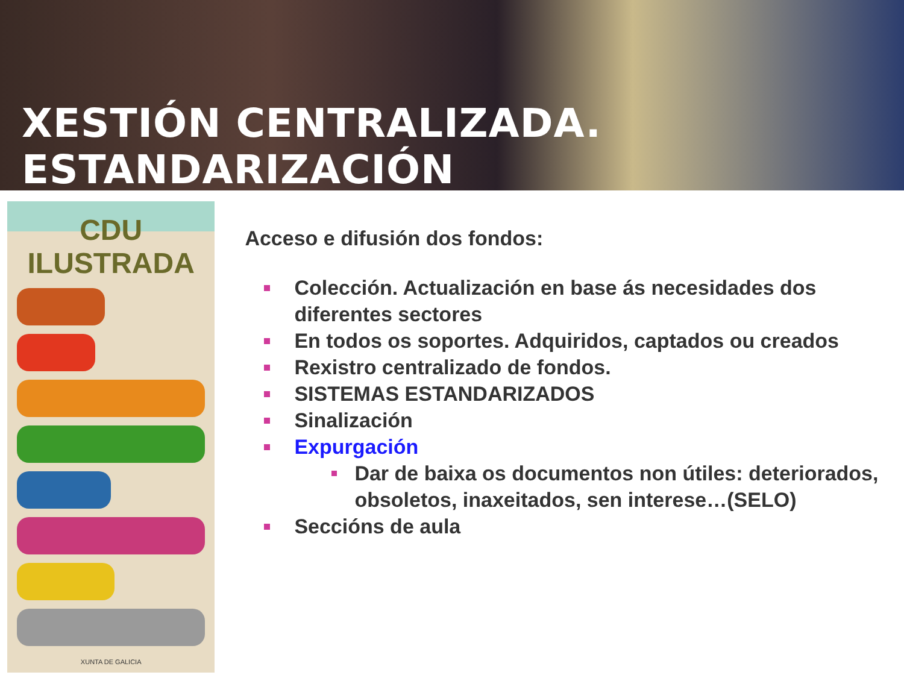XESTIÓN CENTRALIZADA. ESTANDARIZACIÓN
CDU ILUSTRADA
XUNTA DE GALICIA
Acceso e difusión dos fondos:
Colección. Actualización en base ás necesidades dos diferentes sectores
En todos os soportes. Adquiridos, captados ou creados
Rexistro centralizado de fondos.
SISTEMAS ESTANDARIZADOS
Sinalización
Expurgación
Dar de baixa os documentos non útiles: deteriorados, obsoletos, inaxeitados, sen interese…(SELO)
Seccións de aula